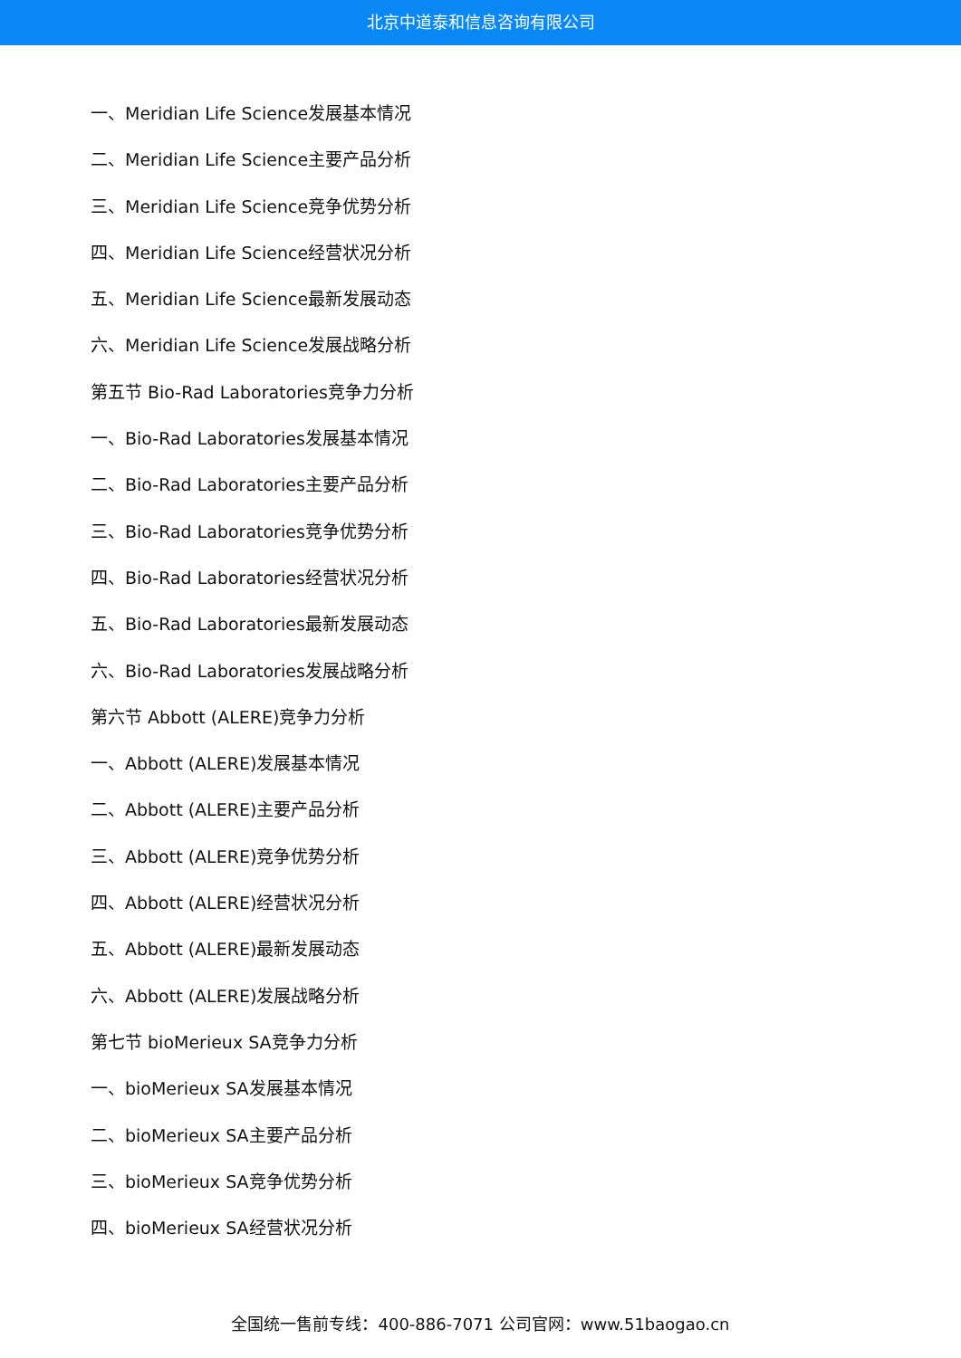北京中道泰和信息咨询有限公司
一、Meridian Life Science发展基本情况
二、Meridian Life Science主要产品分析
三、Meridian Life Science竞争优势分析
四、Meridian Life Science经营状况分析
五、Meridian Life Science最新发展动态
六、Meridian Life Science发展战略分析
第五节 Bio-Rad Laboratories竞争力分析
一、Bio-Rad Laboratories发展基本情况
二、Bio-Rad Laboratories主要产品分析
三、Bio-Rad Laboratories竞争优势分析
四、Bio-Rad Laboratories经营状况分析
五、Bio-Rad Laboratories最新发展动态
六、Bio-Rad Laboratories发展战略分析
第六节 Abbott (ALERE)竞争力分析
一、Abbott (ALERE)发展基本情况
二、Abbott (ALERE)主要产品分析
三、Abbott (ALERE)竞争优势分析
四、Abbott (ALERE)经营状况分析
五、Abbott (ALERE)最新发展动态
六、Abbott (ALERE)发展战略分析
第七节 bioMerieux SA竞争力分析
一、bioMerieux SA发展基本情况
二、bioMerieux SA主要产品分析
三、bioMerieux SA竞争优势分析
四、bioMerieux SA经营状况分析
全国统一售前专线：400-886-7071 公司官网：www.51baogao.cn